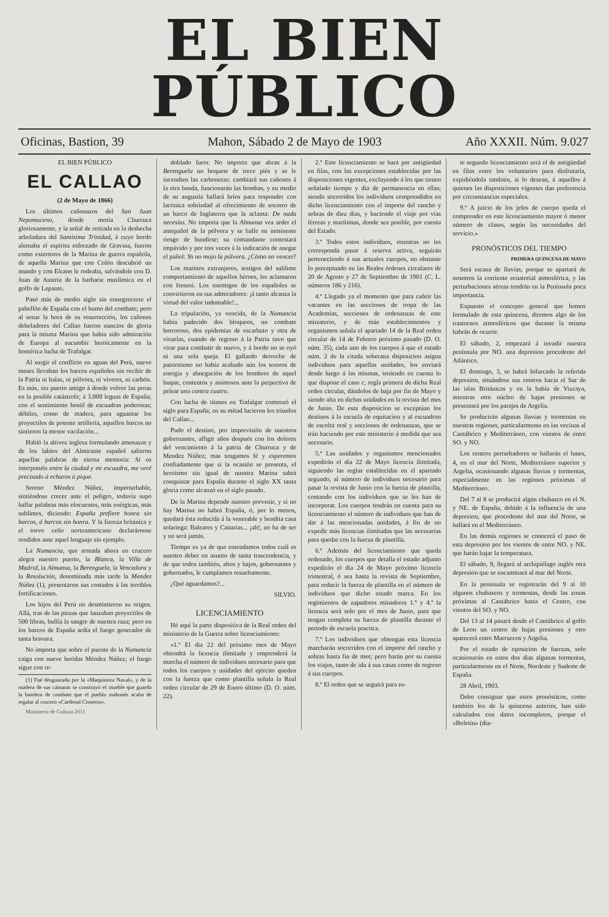EL BIEN PÚBLICO
Oficinas, Bastion, 39 Mahon, Sábado 2 de Mayo de 1903 Año XXXII. Núm. 9.027
EL BIEN PÚBLICO
EL CALLAO
(2 de Mayo de 1866)
Los últimos cañonazos del San Juan Nepomuceno, donde moría Churruca gloriosamente, y la señal de retirada en la deshecha arboladura del Santísima Trinidad, á cuyo bordo alentaba el espíritu esforzado de Gravina, fueron como extertores de la Marina de guerra española, de aquella Marina que con Colón descubrió un mundo y con Elcano le rodeaba, salvándole con D. Juan de Austria de la barbarie muslímica en el golfo de Lepanto.
Pasó más de medio siglo sin ennegrecerse el pabellón de España con el humo del combate; pero al sonar la hora de su resurrección, los cañones debeladores del Callao fueron nuncios de gloria para la misma Marina que había sido admiración de Europa al sucumbir heroicamente en la homérica lucha de Trafalgar.
Al surgir el conflicto en aguas del Perú, nueve meses llevaban los barcos españoles sin recibir de la Patria ni balas, ni pólvora, ni víveres, ni carbón. Es más, sin puerto amigo á donde volver las proas en la posible catástrofe; á 3.000 leguas de España; con el sentimiento hostil de escuadras poderosas; débiles, como de madera, para aguantar los proyectiles de potente artillería, aquellos barcos no sintieron la menor vacilación...
Habló la altivez inglesa formulando amenazas y de los labios del Almirante español salieron aquellas palabras de eterna memoria: Si os interponéis entre la ciudad y mi escuadra, me veré precisado á echaros á pique.
Sereno Méndez Núñez, imperturbable, sintiéndose crecer ante el peligro, todavía supo hallar palabras más elocuentes, más enérgicas, más sublimes, diciendo: España prefiere honra sin barcos, á barcos sin honra. Y la fiereza británica y el torvo ceño norteamericano declaráronse rendidos ante aquel lenguaje sin ejemplo.
La Numancia, que armada ahora en crucero alegra nuestro puerto, la Blanca, la Villa de Madrid, la Almansa, la Berenguela, la Vencedora y la Resolución, denominada más tarde la Mendez Núñez (1), presentaron sus costados á las terribles fortificaciones.
Los hijos del Perú no desmintieron su origen. Allá, tras de las piezas que lanzaban proyectiles de 500 libras, bullía la sangre de nuestra raza; pero en los barcos de España ardía el fuego generador de tanta bravura.
No importa que sobre el puente de la Numancia caiga con nueve heridas Méndez Núñez; el fuego sigue con re-
(1) Fué desguazada por la «Maquinista Naval», y de la madera de sus cámaras se construyó el mueble que guarda la bandera de combate que el pueblo mahonés acaba de regalar al crucero «Cardenal Cisneros».
Ministerio de Cultura 2011
doblado furor. No importa que abran á la Berenguela un boquete de trece piés y se le incendien las carboneras: cambiará sus cañones á la otra banda, funcionarán las bombas, y en medio de su angustia hallará bríos para responder con lacónica sobriedad al ofrecimiento de socorro de un barco de Inglaterra que la aclama: De nada necesito. No importa que la Almansa vea arder el antepañol de la pólvora y se halle en inminente riesgo de hundirse; su comandante contestará impávido y por tres veces á la indicación de anegar el pañol: Yo no mojo la pólvora. ¿Cómo no vencer?
Los marinos extranjeros, testigos del sublime comportamiento de aquellos héroes, les aclamaron con frenesí. Los enemigos de los españoles se convirtieron en sus admiradores: ¡á tanto alcanza la virtud del valor indomable!...
La tripulación, ya vencida, de la Numancia había padecido dos bloqueos, un combate horroroso, dos epidemias de escarbuto y otra de viruelas, cuando de regreso á la Patria tuvo que virar para combatir de nuevo, y á bordo no se oyó ni una sola queja. El gallardo derroche de patriotismo no había acabado aún los tesoros de energía y abnegación de los hombres de aquel buque, contentos y animosos ante la perpectiva de pelear uno contra cuatro.
Con lucha de titanes en Trafalgar comenzó el siglo para España; en su mitad lucieron los triunfos del Callao...
Pudo el destino, por imprevisión de nuestros gobernantes, afligir años después con los dolores del vencimiento á la patria de Churruca y de Mendez Núñez; mas tengamos fé y esperemos confiadamente que si la ocasión se presenta, el heroismo sin igual de nuestra Marina sabrá conquistar para España durante el siglo XX tanta gloria como alcanzó en el siglo pasado.
De la Marina depende nuestro porvenir, y si no hay Marina no habrá España, ó, por lo menos, quedará ésta reducida á la venerable y bendita casa solariega: Baleares y Canarias... ¡ah!, no ha de ser y no será jamás.
Tiempo es ya de que entendamos todos cuál es nuestro deber en asunto de tanta trascendencia, y de que todos también, altos y bajos, gobernantes y gobernados, le cumplamos resueltamente.
¿Qué aguardamos?...
SILVIO.
LICENCIAMIENTO
Hé aquí la parte dispositiva de la Real orden del ministerio de la Guerra sobre licenciamiento:
«1.º El dia 22 del próximo mes de Mayo obtendrá la licencia ilimitada y emprenderá la marcha el número de individuos necesario para que todos los cuerpos y unidades del ejército queden con la fuerza que como plantilla señala la Real orden circular de 29 de Enero último (D. O. núm. 22).
2.º Este licenciamiento se hará por antigüedad en filas, con las excepciones establecidas por las disposiciones vigentes, excluyendo á los que tienen señalado tiempo y dia de permanencia en ellas; siendo socorridos los individuos comprendidos en dicho licenciamiento con el importe del rancho y sobras de diez dias, y haciendo el viaje por vias férreas y marítimas, donde sea posible, por cuenta del Estado.
3.º Todos estos individuos, mientras no les corresponda pasar á reserva activa, seguirán perteneciendo á sus actuales cuerpos, no obstante lo preceptuado en las Reales órdenes circulares de 20 de Agosto y 27 de Septiembre de 1901 (C. L. números 186 y 216).
4.º Llegado ya el momento que para cubrir las vacantes en las secciones de tropa de las Academias, secciones de ordenanzas de este ministerio, y de más establecimientos y organismos señala el apartado 14 de la Real orden circular de 14 de Febrero próximo pasado (D. O. núm. 35), cada uno de los cuerpos á que el estado núm. 2 de la citada soberana disposicion asigna individuos para aquellas unidades, los enviará desde luego á las mismas, teniendo en cuenta lo que dispone el caso c, regla primera de dicha Real orden circular, dándolos de baja por fin de Mayo y siendo alta en dichas unidades en la revista del mes de Junio. De esta disposicion se exceptúan los destinos á la escuela de equitacion y al escuadron de escolta real y secciones de ordenanzas, que se irán haciendo por este ministerio á medida que sea necesario.
5.º Las unidades y organismos mencionados expedirán el dia 22 de Mayo licencia ilimitada, siguiendo las reglas establecidas en el apartado segundo, al número de individuos necesario para pasar la revista de Junio con la fuerza de plantilla, contando con los individuos que se les han de incorporar. Los cuerpos tendrán en cuenta para su licenciamiento el número de individuos que han de dar á las mencionadas unidades, á fin de no expedir más licencias ilimitadas que las necesarias para quedar con la fuerza de plantilla.
6.º Además del licenciamiento que queda ordenado, los cuerpos que detalla el estado adjunto expedirán el dia 24 de Mayo próximo licencia trimestral, ó sea hasta la revista de Septiembre, para reducir la fuerza de plantilla en el número de individuos que dicho estado marca. En los regimientos de zapadores minadores 1.º y 4.º la licencia será solo por el mes de Junio, para que tengan completa su fuerza de plantilla durante el periodo de escuela practica.
7.º Los individuos que obtengan esta licencia marcharán socorridos con el importe del rancho y sobras hasta fin de mes; pero harán por su cuenta los viajes, tanto de ida á sus casas como de regreso á sus cuerpos.
8.º El orden que se seguirá para es-
te segundo licenciamiento será el de antigüedad en filas entre los voluntarios para disfrutarla, expidiéndola también, si lo desean, á aquellos á quienes las disposiciones vigentes dan preferencia por circunstancias especiales.
9.º A juicio de los jefes de cuerpo queda el comprender en este licenciamiento mayor ó menor número de clases, según las necesidades del servicio.»
PRONÓSTICOS DEL TIEMPO
PRIMERA QUINCENA DE MAYO
Será escasa de lluvias, porque se apartará de nosotros la corriente ecuatorial atmosférica, y las perturbaciones aéreas tendrán en la Península poca importancia.
Expuesto el concepto general que hemos formulado de esta quincena, diremos algo de los trastornos atmosféricos que durante la misma habrán de ocurrir.
El sábado, 2, empezará á invadir nuestra península por NO. una depresion procedente del Atlántico.
El domingo, 3, se habrá bifurcado la referida depresion, situándose sus centros hacia el Sur de las islas Británicas y en la bahía de Vizcaya, mientras otro núcleo de bajas presiones se presentará por los parajes de Argelia.
Se producirán algunas lluvias y tormentas en nuestras regiones, particularmente en las vecinas al Cantábrico y Mediterráneo, con vientos de entre SO. y NO.
Los centros perturbadores se hallarán el lunes, 4, en el mar del Norte, Mediterráneo superior y Argelia, ocasionando algunas lluvias y tormentas, especialmente en las regiones próximas al Mediterráneo.
Del 7 al 8 se producirá algún chubasco en el N. y NE. de España, debido á la influencia de una depresion, que procedente del mar del Norte, se hallará en el Mediterráneo.
En las demás regiones se conocerá el paso de esta depresion por los vientos de entre NO. y NE. que harán bajar la temperatura.
El sábado, 9, llegará al archipiélago inglés otra depresion que se encaminará al mar del Norte.
En la península se registrarán del 9 al 10 algunos chubascos y tormentas, desde las zonas próximas al Cantábrico hasta el Centro, con vientos del SO. y NO.
Del 13 al 14 pasará desde el Cantábrico al golfo de Leon un centro de bajas presiones y otro aparecerá entre Marruecos y Argelia.
Por el estado de oposicion de fuerzas, solo ocasionarán en estos dos dias algunas tormentas, particularmente en el Norte, Nordeste y Sudeste de España.
28 Abril, 1903.
Debo consignar que estos pronósticos, como también los de la quincena anterior, han sido calculados con datos incompletos, porque el «Boletín» (dia-